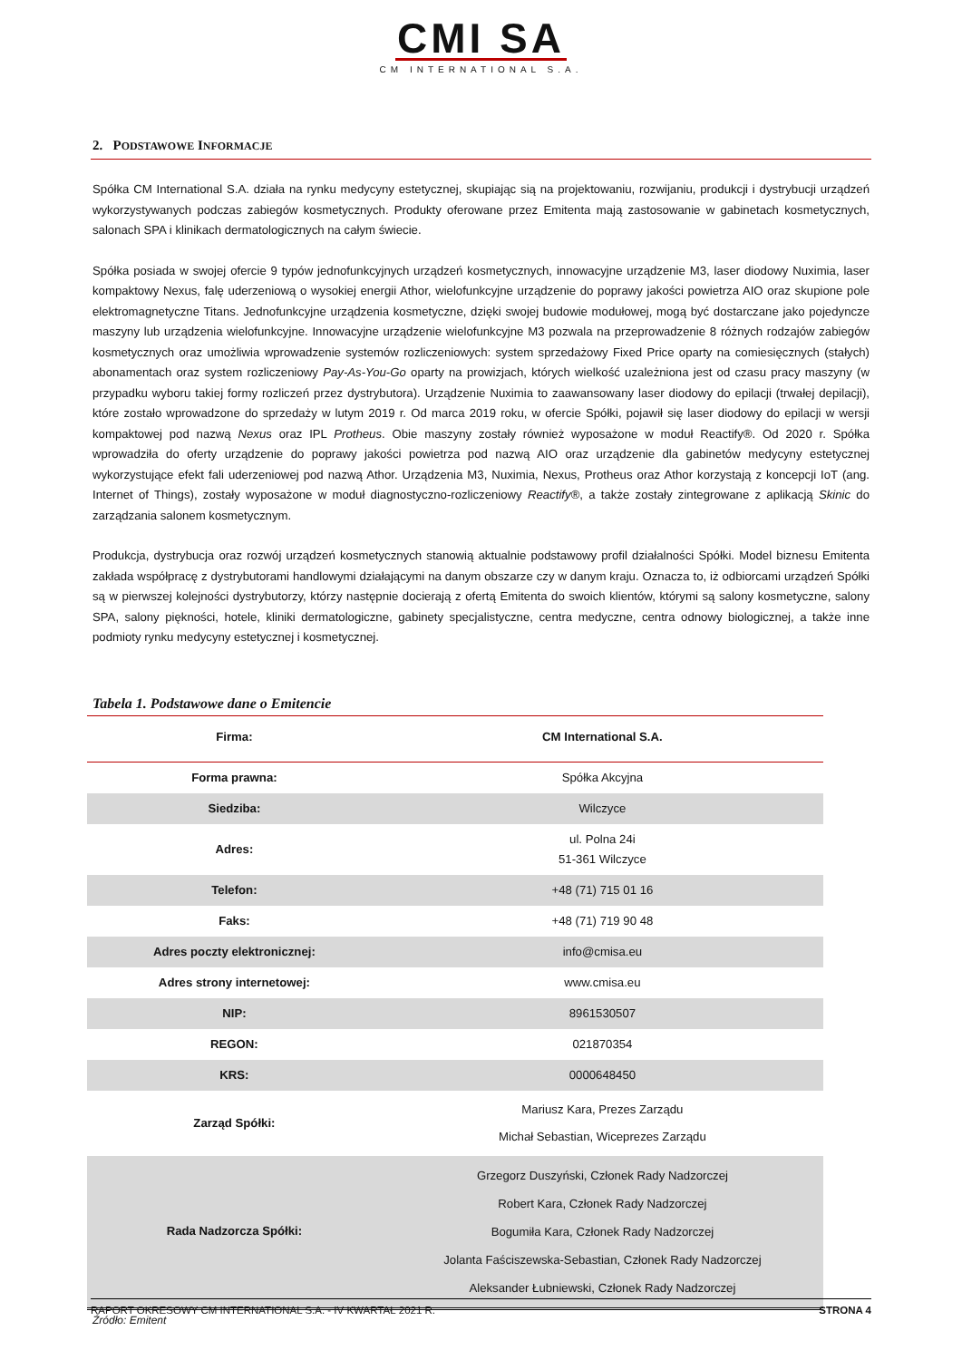CMI SA
CM INTERNATIONAL S.A.
2. PODSTAWOWE INFORMACJE
Spółka CM International S.A. działa na rynku medycyny estetycznej, skupiając sią na projektowaniu, rozwijaniu, produkcji i dystrybucji urządzeń wykorzystywanych podczas zabiegów kosmetycznych. Produkty oferowane przez Emitenta mają zastosowanie w gabinetach kosmetycznych, salonach SPA i klinikach dermatologicznych na całym świecie.
Spółka posiada w swojej ofercie 9 typów jednofunkcyjnych urządzeń kosmetycznych, innowacyjne urządzenie M3, laser diodowy Nuximia, laser kompaktowy Nexus, falę uderzeniową o wysokiej energii Athor, wielofunkcyjne urządzenie do poprawy jakości powietrza AIO oraz skupione pole elektromagnetyczne Titans. Jednofunkcyjne urządzenia kosmetyczne, dzięki swojej budowie modułowej, mogą być dostarczane jako pojedyncze maszyny lub urządzenia wielofunkcyjne. Innowacyjne urządzenie wielofunkcyjne M3 pozwala na przeprowadzenie 8 różnych rodzajów zabiegów kosmetycznych oraz umożliwia wprowadzenie systemów rozliczeniowych: system sprzedażowy Fixed Price oparty na comiesięcznych (stałych) abonamentach oraz system rozliczeniowy Pay-As-You-Go oparty na prowizjach, których wielkość uzależniona jest od czasu pracy maszyny (w przypadku wyboru takiej formy rozliczeń przez dystrybutora). Urządzenie Nuximia to zaawansowany laser diodowy do epilacji (trwałej depilacji), które zostało wprowadzone do sprzedaży w lutym 2019 r. Od marca 2019 roku, w ofercie Spółki, pojawił się laser diodowy do epilacji w wersji kompaktowej pod nazwą Nexus oraz IPL Protheus. Obie maszyny zostały również wyposażone w moduł Reactify®. Od 2020 r. Spółka wprowadziła do oferty urządzenie do poprawy jakości powietrza pod nazwą AIO oraz urządzenie dla gabinetów medycyny estetycznej wykorzystujące efekt fali uderzeniowej pod nazwą Athor. Urządzenia M3, Nuximia, Nexus, Protheus oraz Athor korzystają z koncepcji IoT (ang. Internet of Things), zostały wyposażone w moduł diagnostyczno-rozliczeniowy Reactify®, a także zostały zintegrowane z aplikacją Skinic do zarządzania salonem kosmetycznym.
Produkcja, dystrybucja oraz rozwój urządzeń kosmetycznych stanowią aktualnie podstawowy profil działalności Spółki. Model biznesu Emitenta zakłada współpracę z dystrybutorami handlowymi działającymi na danym obszarze czy w danym kraju. Oznacza to, iż odbiorcami urządzeń Spółki są w pierwszej kolejności dystrybutorzy, którzy następnie docierają z ofertą Emitenta do swoich klientów, którymi są salony kosmetyczne, salony SPA, salony piękności, hotele, kliniki dermatologiczne, gabinety specjalistyczne, centra medyczne, centra odnowy biologicznej, a także inne podmioty rynku medycyny estetycznej i kosmetycznej.
Tabela 1. Podstawowe dane o Emitencie
| Firma: | CM International S.A. |
| --- | --- |
| Forma prawna: | Spółka Akcyjna |
| Siedziba: | Wilczyce |
| Adres: | ul. Polna 24i 51-361 Wilczyce |
| Telefon: | +48 (71) 715 01 16 |
| Faks: | +48 (71) 719 90 48 |
| Adres poczty elektronicznej: | info@cmisa.eu |
| Adres strony internetowej: | www.cmisa.eu |
| NIP: | 8961530507 |
| REGON: | 021870354 |
| KRS: | 0000648450 |
| Zarząd Spółki: | Mariusz Kara, Prezes Zarządu Michał Sebastian, Wiceprezes Zarządu |
| Rada Nadzorcza Spółki: | Grzegorz Duszyński, Członek Rady Nadzorczej Robert Kara, Członek Rady Nadzorczej Bogumiła Kara, Członek Rady Nadzorczej Jolanta Faściszewska-Sebastian, Członek Rady Nadzorczej Aleksander Łubniewski, Członek Rady Nadzorczej |
Źródło: Emitent
RAPORT OKRESOWY CM INTERNATIONAL S.A. - IV KWARTAŁ 2021 R. STRONA 4